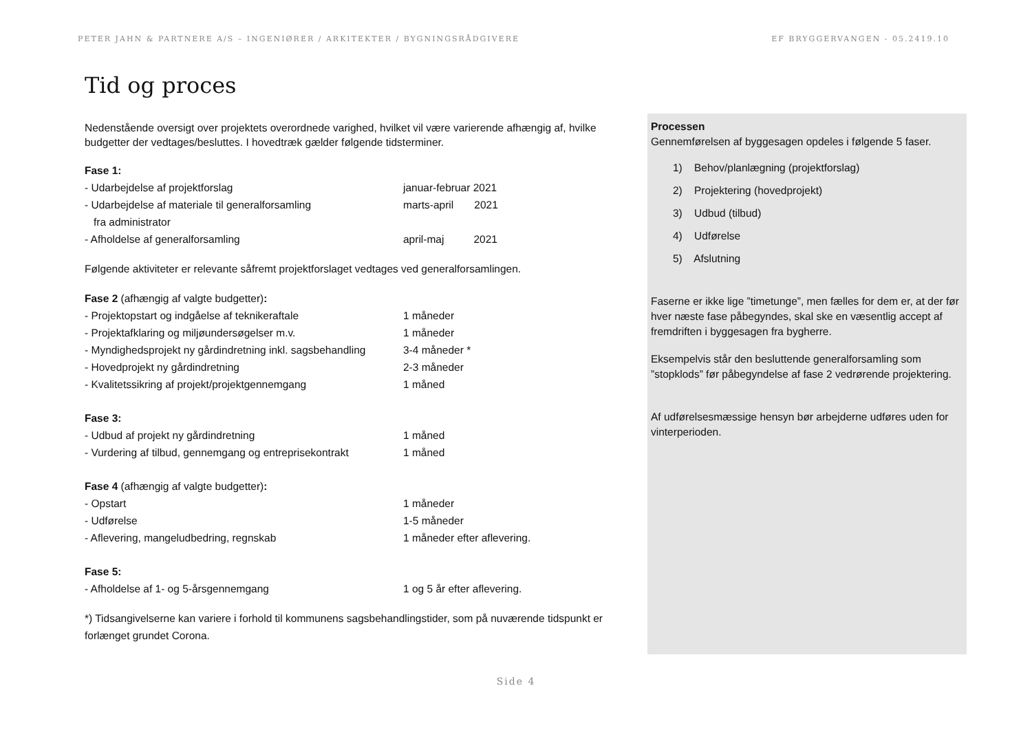PETER JAHN & PARTNERE A/S – INGENIØRER / ARKITEKTER / BYGNINGSRÅDGIVERE EF BRYGGERVANGEN - 05.2419.10
Tid og proces
Nedenstående oversigt over projektets overordnede varighed, hvilket vil være varierende afhængig af, hvilke budgetter der vedtages/besluttes. I hovedtræk gælder følgende tidsterminer.
Fase 1:
- Udarbejdelse af projektforslag januar-februar 2021
- Udarbejdelse af materiale til generalforsamling
fra administrator marts-april 2021
- Afholdelse af generalforsamling april-maj 2021
Følgende aktiviteter er relevante såfremt projektforslaget vedtages ved generalforsamlingen.
Fase 2 (afhængig af valgte budgetter):
- Projektopstart og indgåelse af teknikeraftale 1 måneder
- Projektafklaring og miljøundersøgelser m.v. 1 måneder
- Myndighedsprojekt ny gårdindretning inkl. sagsbehandling 3-4 måneder *
- Hovedprojekt ny gårdindretning 2-3 måneder
- Kvalitetssikring af projekt/projektgennemgang 1 måned
Fase 3:
- Udbud af projekt ny gårdindretning 1 måned
- Vurdering af tilbud, gennemgang og entreprisekontrakt 1 måned
Fase 4 (afhængig af valgte budgetter):
- Opstart 1 måneder
- Udførelse 1-5 måneder
- Aflevering, mangeludbedring, regnskab 1 måneder efter aflevering.
Fase 5:
- Afholdelse af 1- og 5-årsgennemgang 1 og 5 år efter aflevering.
*) Tidsangivelserne kan variere i forhold til kommunens sagsbehandlingstider, som på nuværende tidspunkt er forlænget grundet Corona.
Processen
Gennemførelsen af byggesagen opdeles i følgende 5 faser.
1) Behov/planlægning (projektforslag)
2) Projektering (hovedprojekt)
3) Udbud (tilbud)
4) Udførelse
5) Afslutning
Faserne er ikke lige ”timetunge”, men fælles for dem er, at der før hver næste fase påbegyndes, skal ske en væsentlig accept af fremdriften i byggesagen fra bygherre.
Eksempelvis står den besluttende generalforsamling som ”stopklods” før påbegyndelse af fase 2 vedrørende projektering.
Af udførelsesmæssige hensyn bør arbejderne udføres uden for vinterperioden.
Side 4